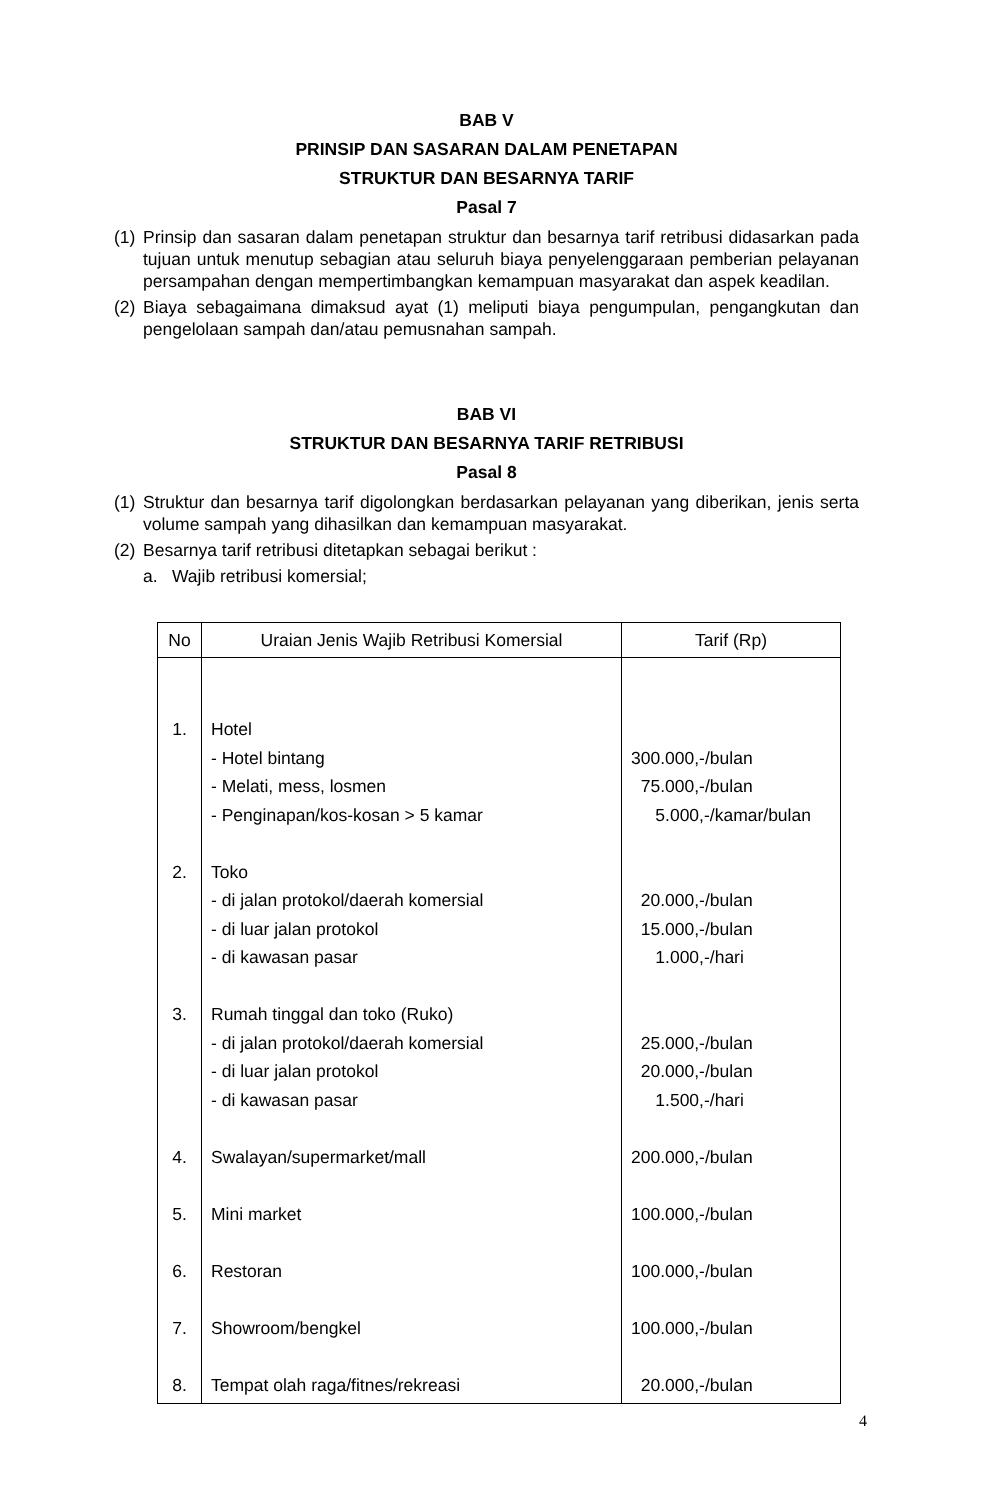BAB V
PRINSIP DAN SASARAN DALAM PENETAPAN
STRUKTUR DAN BESARNYA TARIF
Pasal 7
(1) Prinsip dan sasaran dalam penetapan struktur dan besarnya tarif retribusi didasarkan pada tujuan untuk menutup sebagian atau seluruh biaya penyelenggaraan pemberian pelayanan persampahan dengan mempertimbangkan kemampuan masyarakat dan aspek keadilan.
(2) Biaya sebagaimana dimaksud ayat (1) meliputi biaya pengumpulan, pengangkutan dan pengelolaan sampah dan/atau pemusnahan sampah.
BAB VI
STRUKTUR DAN BESARNYA TARIF RETRIBUSI
Pasal 8
(1) Struktur dan besarnya tarif digolongkan berdasarkan pelayanan yang diberikan, jenis serta volume sampah yang dihasilkan dan kemampuan masyarakat.
(2) Besarnya tarif retribusi ditetapkan sebagai berikut :
a. Wajib retribusi komersial;
| No | Uraian Jenis Wajib Retribusi Komersial | Tarif (Rp) |
| --- | --- | --- |
| 1. 2. 3. 4. 5. 6. 7. 8. | Hotel - Hotel bintang - Melati, mess, losmen - Penginapan/kos-kosan > 5 kamar Toko - di jalan protokol/daerah komersial - di luar jalan protokol - di kawasan pasar Rumah tinggal dan toko (Ruko) - di jalan protokol/daerah komersial - di luar jalan protokol - di kawasan pasar Swalayan/supermarket/mall Mini market Restoran Showroom/bengkel Tempat olah raga/fitnes/rekreasi | 300.000,-/bulan 75.000,-/bulan 5.000,-/kamar/bulan 20.000,-/bulan 15.000,-/bulan 1.000,-/hari 25.000,-/bulan 20.000,-/bulan 1.500,-/hari 200.000,-/bulan 100.000,-/bulan 100.000,-/bulan 100.000,-/bulan 20.000,-/bulan |
4